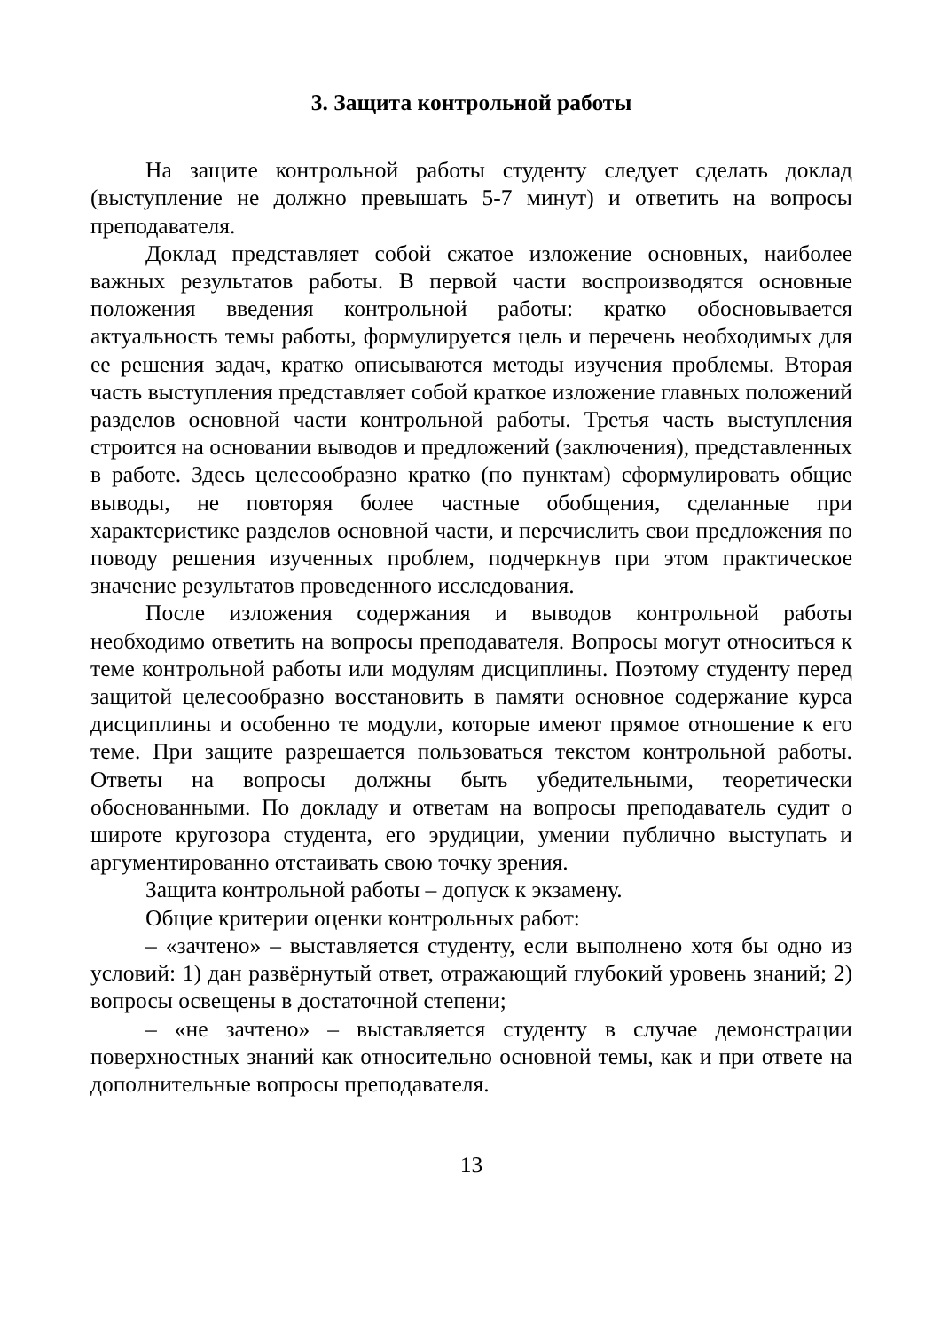3. Защита контрольной работы
На защите контрольной работы студенту следует сделать доклад (выступление не должно превышать 5-7 минут) и ответить на вопросы преподавателя.
Доклад представляет собой сжатое изложение основных, наиболее важных результатов работы. В первой части воспроизводятся основные положения введения контрольной работы: кратко обосновывается актуальность темы работы, формулируется цель и перечень необходимых для ее решения задач, кратко описываются методы изучения проблемы. Вторая часть выступления представляет собой краткое изложение главных положений разделов основной части контрольной работы. Третья часть выступления строится на основании выводов и предложений (заключения), представленных в работе. Здесь целесообразно кратко (по пунктам) сформулировать общие выводы, не повторяя более частные обобщения, сделанные при характеристике разделов основной части, и перечислить свои предложения по поводу решения изученных проблем, подчеркнув при этом практическое значение результатов проведенного исследования.
После изложения содержания и выводов контрольной работы необходимо ответить на вопросы преподавателя. Вопросы могут относиться к теме контрольной работы или модулям дисциплины. Поэтому студенту перед защитой целесообразно восстановить в памяти основное содержание курса дисциплины и особенно те модули, которые имеют прямое отношение к его теме. При защите разрешается пользоваться текстом контрольной работы. Ответы на вопросы должны быть убедительными, теоретически обоснованными. По докладу и ответам на вопросы преподаватель судит о широте кругозора студента, его эрудиции, умении публично выступать и аргументированно отстаивать свою точку зрения.
Защита контрольной работы – допуск к экзамену.
Общие критерии оценки контрольных работ:
– «зачтено» – выставляется студенту, если выполнено хотя бы одно из условий: 1) дан развёрнутый ответ, отражающий глубокий уровень знаний; 2) вопросы освещены в достаточной степени;
– «не зачтено» – выставляется студенту в случае демонстрации поверхностных знаний как относительно основной темы, как и при ответе на дополнительные вопросы преподавателя.
13